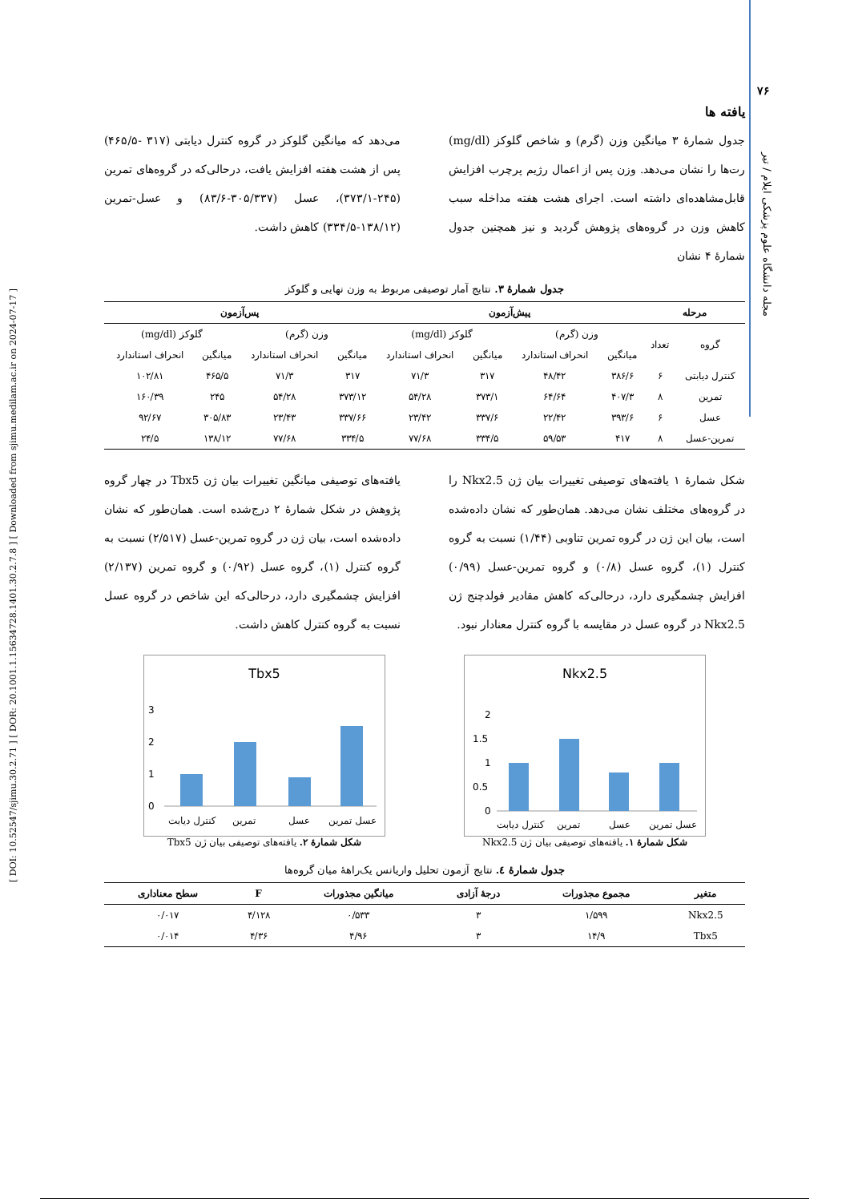[ DOI: 10.52547/sjimu.30.2.71 ] [ DOR: 20.1001.1.15634728.1401.30.2.7.8 ] [ Downloaded from sjimu.medilam.ac.ir on 2024-07-17 ]
۷۶
مجله دانشگاه علوم پزشکی ایلام / تیر
یافته ها
جدول شمارهٔ ۳ میانگین وزن (گرم) و شاخص گلوکز (mg/dl) رت‌ها را نشان می‌دهد. وزن پس از اعمال رژیم پرچرب افزایش قابل‌مشاهده‌ای داشته است. اجرای هشت هفته مداخله سبب کاهش وزن در گروه‌های پژوهش گردید و نیز همچنین جدول شمارهٔ ۴ نشان
می‌دهد که میانگین گلوکز در گروه کنترل دیابتی (۳۱۷ -۴۶۵/۵) پس از هشت هفته افزایش یافت، درحالی‌که در گروه‌های تمرین (۲۴۵-۳۷۳/۱)، عسل (۳۰۵/۳۳۷-۸۳/۶) و عسل-تمرین (۱۳۸/۱۲-۳۳۴/۵) کاهش داشت.
جدول شمارهٔ ۳. نتایج آمار توصیفی مربوط به وزن نهایی و گلوکز
| مرحله | | پیش‌آزمون | | | | پس‌آزمون | | | |
| --- | --- | --- | --- | --- | --- | --- | --- | --- | --- |
| گروه | تعداد | وزن (گرم) | | گلوکز (mg/dl) | | وزن (گرم) | | گلوکز (mg/dl) | |
| | | میانگین | انحراف استاندارد | میانگین | انحراف استاندارد | میانگین | انحراف استاندارد | میانگین | انحراف استاندارد |
| کنترل دیابتی | ۶ | ۳۸۶/۶ | ۴۸/۴۲ | ۳۱۷ | ۷۱/۳ | ۳۱۷ | ۷۱/۳ | ۴۶۵/۵ | ۱۰۲/۸۱ |
| تمرین | ۸ | ۴۰۷/۳ | ۶۴/۶۴ | ۳۷۳/۱ | ۵۴/۲۸ | ۳۷۳/۱۲ | ۵۴/۲۸ | ۲۴۵ | ۱۶۰/۳۹ |
| عسل | ۶ | ۳۹۳/۶ | ۲۲/۴۲ | ۳۳۷/۶ | ۲۳/۴۲ | ۳۳۷/۶۶ | ۲۳/۴۳ | ۳۰۵/۸۳ | ۹۲/۶۷ |
| تمرین-عسل | ۸ | ۴۱۷ | ۵۹/۵۳ | ۳۳۴/۵ | ۷۷/۶۸ | ۳۳۴/۵ | ۷۷/۶۸ | ۱۳۸/۱۲ | ۲۴/۵ |
شکل شمارهٔ ۱ یافته‌های توصیفی تغییرات بیان ژن Nkx2.5 را در گروه‌های مختلف نشان می‌دهد. همان‌طور که نشان داده‌شده است، بیان این ژن در گروه تمرین تناوبی (۱/۴۴) نسبت به گروه کنترل (۱)، گروه عسل (۰/۸) و گروه تمرین-عسل (۰/۹۹) افزایش چشمگیری دارد، درحالی‌که کاهش مقادیر فولدچنج ژن Nkx2.5 در گروه عسل در مقایسه با گروه کنترل معنادار نبود.
یافته‌های توصیفی میانگین تغییرات بیان ژن Tbx5 در چهار گروه پژوهش در شکل شمارهٔ ۲ درج‌شده است. همان‌طور که نشان داده‌شده است، بیان ژن در گروه تمرین-عسل (۲/۵۱۷) نسبت به گروه کنترل (۱)، گروه عسل (۰/۹۲) و گروه تمرین (۲/۱۳۷) افزایش چشمگیری دارد، درحالی‌که این شاخص در گروه عسل نسبت به گروه کنترل کاهش داشت.
Nkx2.5
2
1.5
1
0.5
0
کنترل دیابت
تمرین
عسل
عسل تمرین
شکل شمارهٔ ۱. یافته‌های توصیفی بیان ژن Nkx2.5
Tbx5
3
2
1
0
کنترل دیابت
تمرین
عسل
عسل تمرین
شکل شمارهٔ ۲. یافته‌های توصیفی بیان ژن Tbx5
جدول شمارهٔ ٤. نتایج آزمون تحلیل واریانس یک‌راههٔ میان گروه‌ها
| متغیر | مجموع مجذورات | درجهٔ آزادی | میانگین مجذورات | F | سطح معناداری |
| --- | --- | --- | --- | --- | --- |
| Nkx2.5 | ۱/۵۹۹ | ۳ | ۰/۵۳۳ | ۴/۱۲۸ | ۰/۰۱۷ |
| Tbx5 | ۱۴/۹ | ۳ | ۴/۹۶ | ۴/۳۶ | ۰/۰۱۴ |